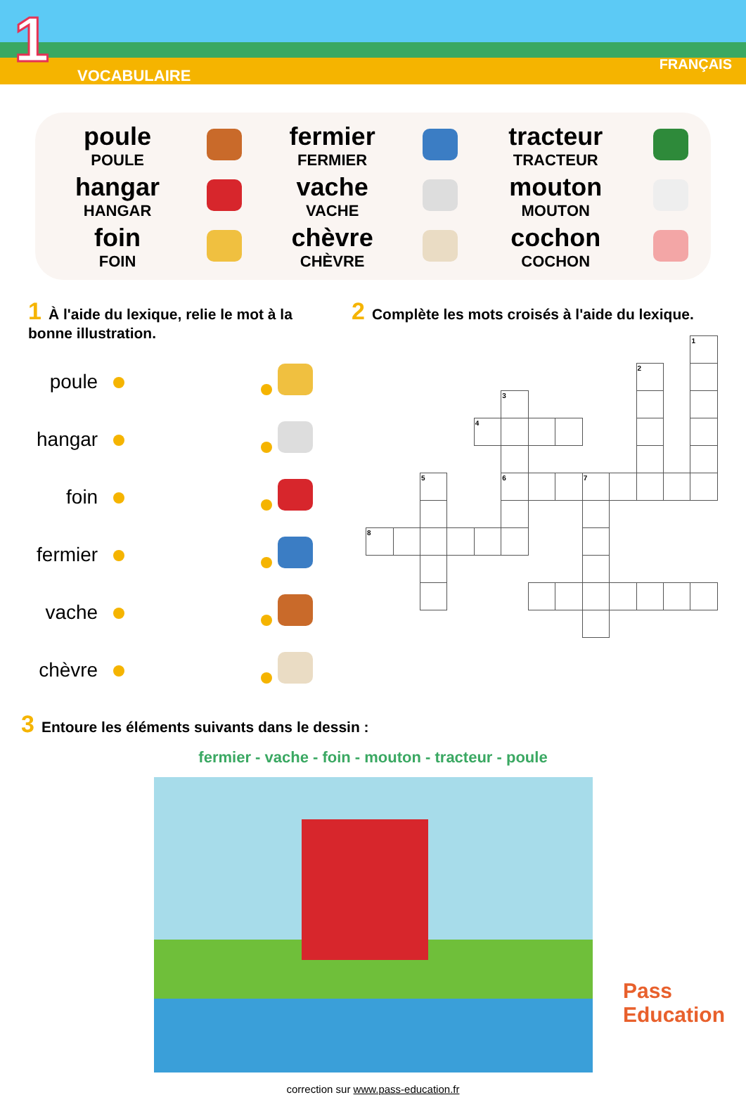1 VOCABULAIRE
FRANÇAIS
| poule POULE | | fermier FERMIER | | tracteur TRACTEUR | |
| hangar HANGAR | | vache VACHE | | mouton MOUTON | |
| foin FOIN | | chèvre CHÈVRE | | cochon COCHON | |
1 À l'aide du lexique, relie le mot à la bonne illustration.
| poule | | | |
| hangar | | | |
| foin | | | |
| fermier | | | |
| vache | | | |
| chèvre | | | |
2 Complète les mots croisés à l'aide du lexique.
| | | | | | | | | | | | | 1 |
| | | | | | | | | | | 2 | | |
| | | | | | 3 | | | | | | | |
| | | | | 4 | | | | | | | | |
| | | 5 | | | 6 | | | 7 | | | | |
| 8 | | | | | | | | | | | | |
3 Entoure les éléments suivants dans le dessin :
fermier - vache - foin - mouton - tracteur - poule
correction sur www.pass-education.fr
Pass
Education